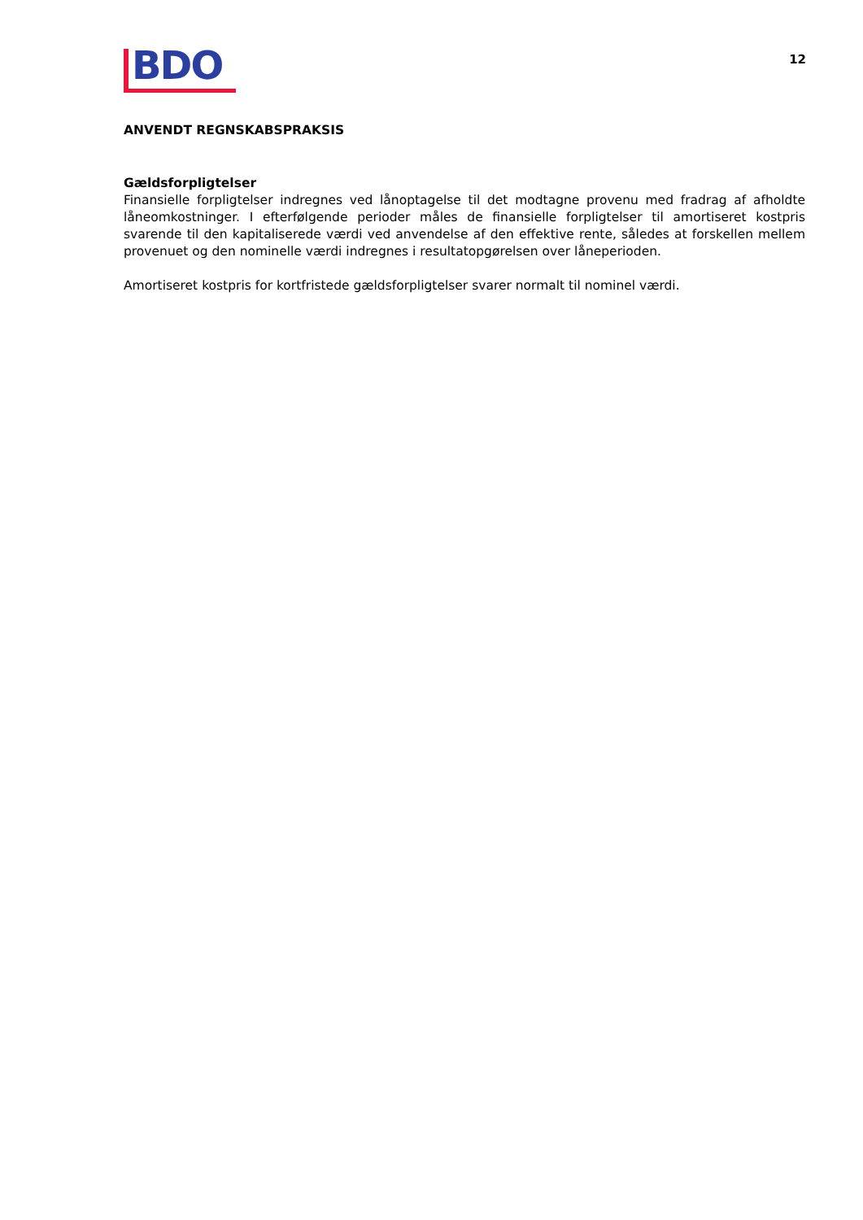BDO
12
ANVENDT REGNSKABSPRAKSIS
Gældsforpligtelser
Finansielle forpligtelser indregnes ved lånoptagelse til det modtagne provenu med fradrag af afholdte låneomkostninger. I efterfølgende perioder måles de finansielle forpligtelser til amortiseret kostpris svarende til den kapitaliserede værdi ved anvendelse af den effektive rente, således at forskellen mellem provenuet og den nominelle værdi indregnes i resultatopgørelsen over låneperioden.
Amortiseret kostpris for kortfristede gældsforpligtelser svarer normalt til nominel værdi.